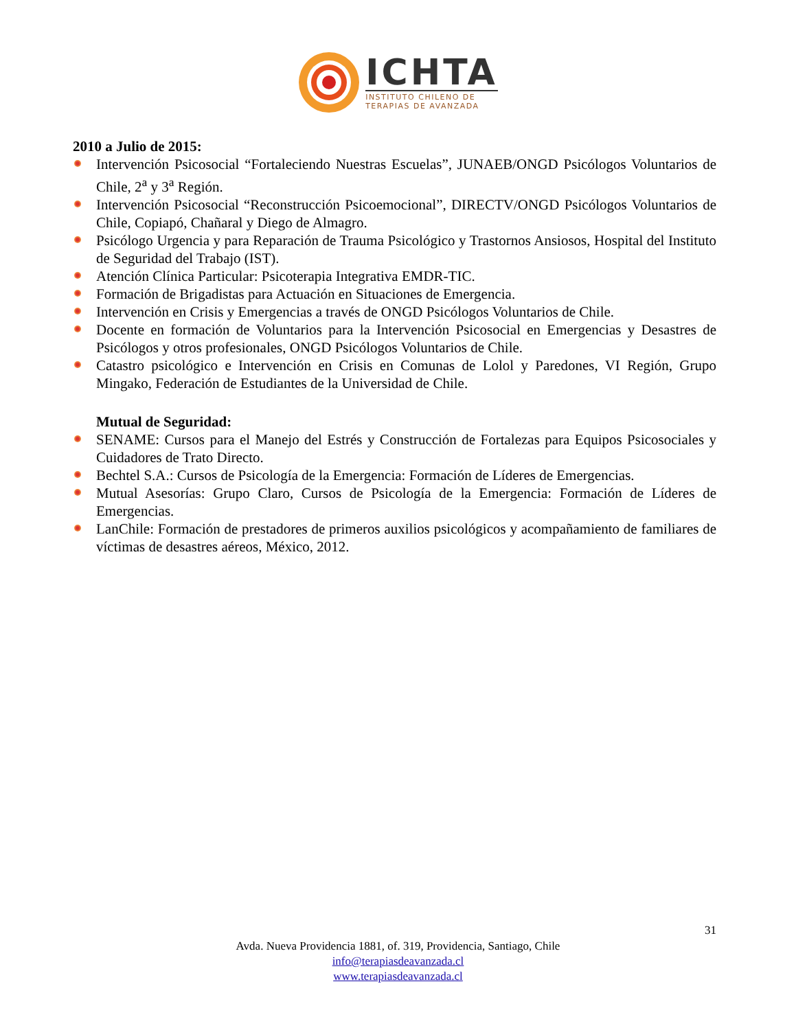ICHTA
INSTITUTO CHILENO DE
TERAPIAS DE AVANZADA
2010 a Julio de 2015:
Intervención Psicosocial “Fortaleciendo Nuestras Escuelas”, JUNAEB/ONGD Psicólogos Voluntarios de Chile, 2<sup>a</sup> y 3<sup>a</sup> Región.
Intervención Psicosocial “Reconstrucción Psicoemocional”, DIRECTV/ONGD Psicólogos Voluntarios de Chile, Copiapó, Chañaral y Diego de Almagro.
Psicólogo Urgencia y para Reparación de Trauma Psicológico y Trastornos Ansiosos, Hospital del Instituto de Seguridad del Trabajo (IST).
Atención Clínica Particular: Psicoterapia Integrativa EMDR-TIC.
Formación de Brigadistas para Actuación en Situaciones de Emergencia.
Intervención en Crisis y Emergencias a través de ONGD Psicólogos Voluntarios de Chile.
Docente en formación de Voluntarios para la Intervención Psicosocial en Emergencias y Desastres de Psicólogos y otros profesionales, ONGD Psicólogos Voluntarios de Chile.
Catastro psicológico e Intervención en Crisis en Comunas de Lolol y Paredones, VI Región, Grupo Mingako, Federación de Estudiantes de la Universidad de Chile.
Mutual de Seguridad:
SENAME: Cursos para el Manejo del Estrés y Construcción de Fortalezas para Equipos Psicosociales y Cuidadores de Trato Directo.
Bechtel S.A.: Cursos de Psicología de la Emergencia: Formación de Líderes de Emergencias.
Mutual Asesorías: Grupo Claro, Cursos de Psicología de la Emergencia: Formación de Líderes de Emergencias.
LanChile: Formación de prestadores de primeros auxilios psicológicos y acompañamiento de familiares de víctimas de desastres aéreos, México, 2012.
31
Avda. Nueva Providencia 1881, of. 319, Providencia, Santiago, Chile
info@terapiasdeavanzada.cl
www.terapiasdeavanzada.cl